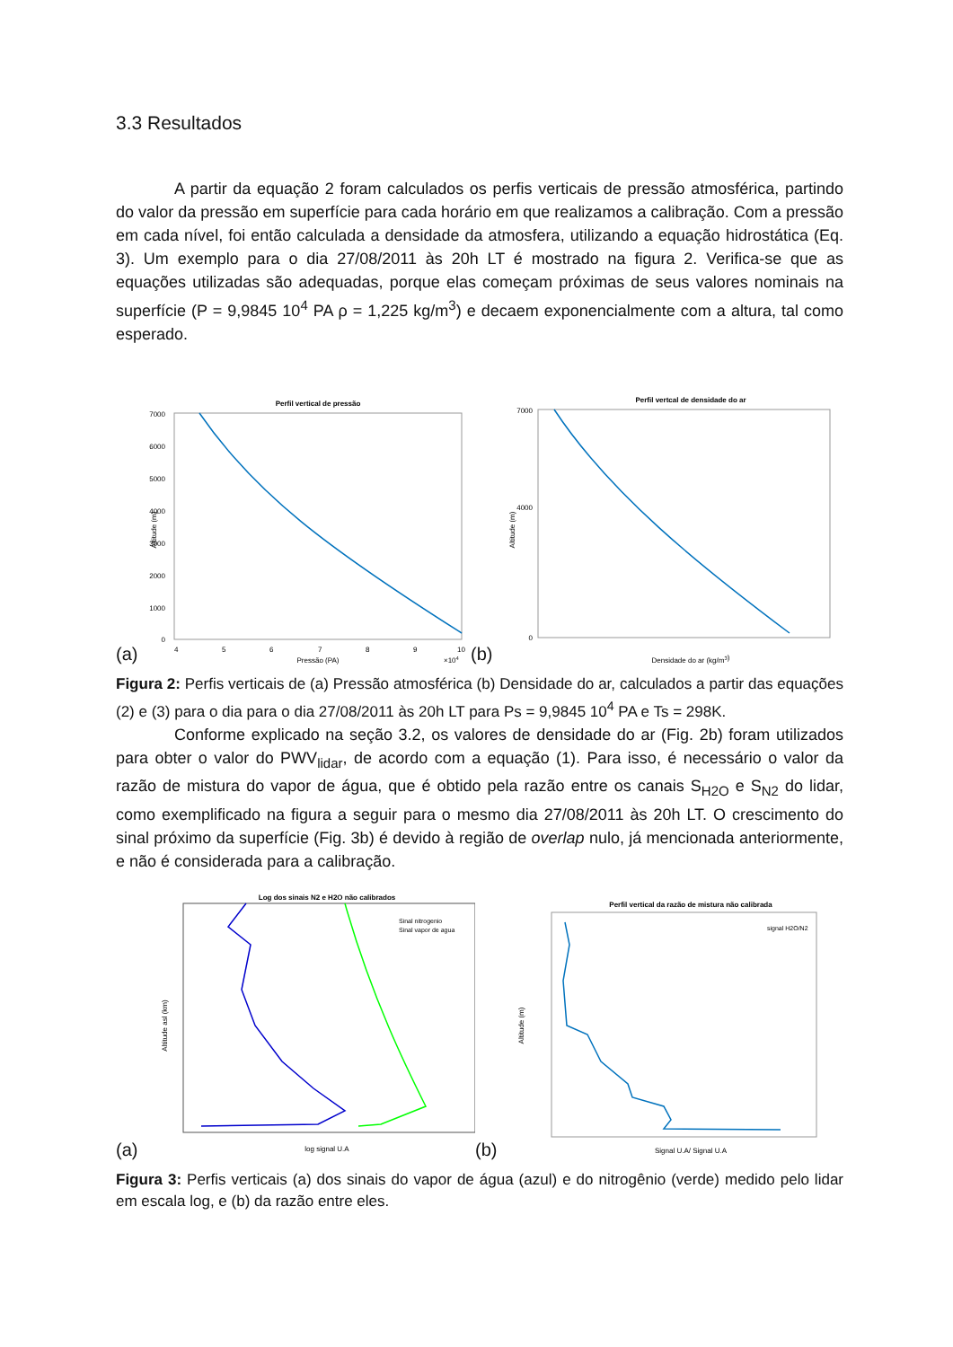3.3 Resultados
A partir da equação 2 foram calculados os perfis verticais de pressão atmosférica, partindo do valor da pressão em superfície para cada horário em que realizamos a calibração. Com a pressão em cada nível, foi então calculada a densidade da atmosfera, utilizando a equação hidrostática (Eq. 3). Um exemplo para o dia 27/08/2011 às 20h LT é mostrado na figura 2. Verifica-se que as equações utilizadas são adequadas, porque elas começam próximas de seus valores nominais na superfície (P = 9,9845 10<sup>4</sup> PA ρ = 1,225 kg/m<sup>3</sup>) e decaem exponencialmente com a altura, tal como esperado.
(a)
Perfil vertical de pressão
7000
6000
5000
4000
3000
2000
1000
0
4
5
6
7
8
9
10
Pressão (PA)
×104
Altitude (m)
(b)
Perfil vertcal de densidade do ar
7000
4000
0
Densidade do ar (kg/m3)
Altitude (m)
Figura 2: Perfis verticais de (a) Pressão atmosférica (b) Densidade do ar, calculados a partir das equações (2) e (3) para o dia para o dia 27/08/2011 às 20h LT para Ps = 9,9845 10<sup>4</sup> PA e Ts = 298K.
Conforme explicado na seção 3.2, os valores de densidade do ar (Fig. 2b) foram utilizados para obter o valor do PWV<sub>lidar</sub>, de acordo com a equação (1). Para isso, é necessário o valor da razão de mistura do vapor de água, que é obtido pela razão entre os canais S<sub>H2O</sub> e S<sub>N2</sub> do lidar, como exemplificado na figura a seguir para o mesmo dia 27/08/2011 às 20h LT. O crescimento do sinal próximo da superfície (Fig. 3b) é devido à região de overlap nulo, já mencionada anteriormente, e não é considerada para a calibração.
(a)
Log dos sinais N2 e H2O não calibrados
Sinal nitrogenio
Sinal vapor de agua
log signal U.A
Altitude asl (km)
(b)
Perfil vertical da razão de mistura não calibrada
signal H2O/N2
Signal U.A/ Signal U.A
Altitude (m)
Figura 3: Perfis verticais (a) dos sinais do vapor de água (azul) e do nitrogênio (verde) medido pelo lidar em escala log, e (b) da razão entre eles.